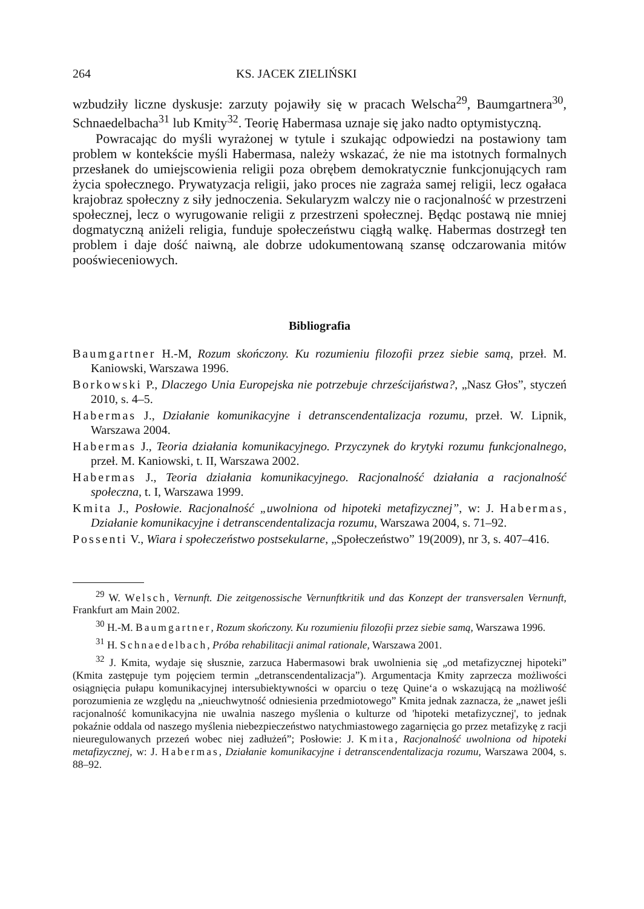264 KS. JACEK ZIELIŃSKI
wzbudziły liczne dyskusje: zarzuty pojawiły się w pracach Welscha<sup>29</sup>, Baumgart­nera<sup>30</sup>, Schnaedelbacha<sup>31</sup> lub Kmity<sup>32</sup>. Teorię Habermasa uznaje się jako nadto optymistyczną.
Powracając do myśli wyrażonej w tytule i szukając odpowiedzi na postawiony tam problem w kontekście myśli Habermasa, należy wskazać, że nie ma istotnych formalnych przesłanek do umiejscowienia religii poza obrębem demokratycznie funkcjonujących ram życia społecznego. Prywatyzacja religii, jako proces nie zagraża samej religii, lecz ogałaca krajobraz społeczny z siły jednoczenia. Sekula­ryzm walczy nie o racjonalność w przestrzeni społecznej, lecz o wyrugowanie religii z przestrzeni społecznej. Będąc postawą nie mniej dogmatyczną aniżeli religia, funduje społeczeństwu ciągłą walkę. Habermas dostrzegł ten problem i daje dość naiwną, ale dobrze udokumentowaną szansę odczarowania mitów pooświece­niowych.
Bibliografia
Baumgartner H.-M, Rozum skończony. Ku rozumieniu filozofii przez siebie samą, przeł. M. Kaniowski, Warszawa 1996.
Borkowski P., Dlaczego Unia Europejska nie potrzebuje chrześcijaństwa?, „Nasz Głos”, styczeń 2010, s. 4–5.
Habermas J., Działanie komunikacyjne i detranscendentalizacja rozumu, przeł. W. Lipnik, Warszawa 2004.
Habermas J., Teoria działania komunikacyjnego. Przyczynek do krytyki rozumu funk­cjonalnego, przeł. M. Kaniowski, t. II, Warszawa 2002.
Habermas J., Teoria działania komunikacyjnego. Racjonalność działania a racjonalność społeczna, t. I, Warszawa 1999.
Kmita J., Posłowie. Racjonalność „uwolniona od hipoteki metafizycznej”, w: J. Habermas, Działanie komunikacyjne i detranscendentalizacja rozumu, Warszawa 2004, s. 71–92.
Possenti V., Wiara i społeczeństwo postsekularne, „Społeczeństwo” 19(2009), nr 3, s. 407–416.
<sup>29</sup> W. Welsch, Vernunft. Die zeitgenossische Vernunftkritik und das Konzept der transver­salen Vernunft, Frankfurt am Main 2002.
<sup>30</sup> H.-M. Baumgartner, Rozum skończony. Ku rozumieniu filozofii przez siebie samą, Warszawa 1996.
<sup>31</sup> H. Schnaedelbach, Próba rehabilitacji animal rationale, Warszawa 2001.
<sup>32</sup> J. Kmita, wydaje się słusznie, zarzuca Habermasowi brak uwolnienia się „od metafizycznej hipoteki” (Kmita zastępuje tym pojęciem termin „detranscendentalizacja”). Argumentacja Kmity zaprzecza możliwości osiągnięcia pułapu komunikacyjnej intersubiektywności w oparciu o tezę Quine‘a o wskazującą na możliwość porozumienia ze względu na „nieuchwytność odniesienia przedmiotowego” Kmita jednak zaznacza, że „nawet jeśli racjonalność komunikacyjna nie uwalnia naszego myślenia o kulturze od 'hipoteki metafizycznej', to jednak pokaźnie oddala od naszego myślenia niebezpieczeństwo natychmiastowego zagarnięcia go przez metafizykę z racji nieuregulowanych przezeń wobec niej zadłużeń”; Posłowie: J. Kmita, Racjonalność uwolniona od hipoteki metafizycznej, w: J. Habermas, Działanie komunikacyjne i detranscendentalizacja rozumu, Warszawa 2004, s. 88–92.